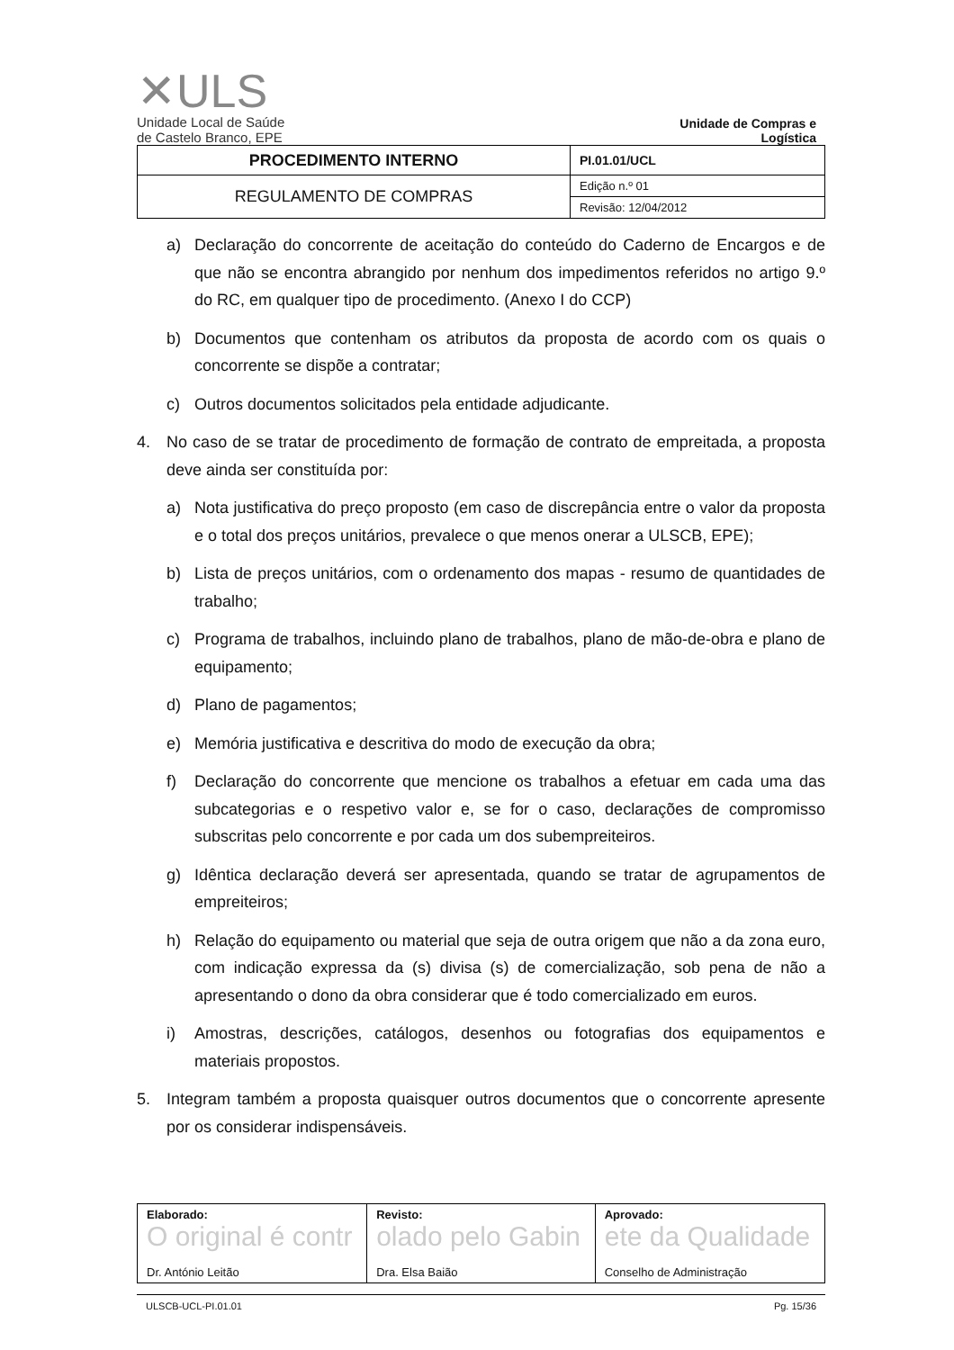✕ULS
Unidade Local de Saúde
de Castelo Branco, EPE
Unidade de Compras e Logística
| PROCEDIMENTO INTERNO | PI.01.01/UCL |
| REGULAMENTO DE COMPRAS | Edição n.º 01 |
| | Revisão: 12/04/2012 |
a) Declaração do concorrente de aceitação do conteúdo do Caderno de Encargos e de que não se encontra abrangido por nenhum dos impedimentos referidos no artigo 9.º do RC, em qualquer tipo de procedimento. (Anexo I do CCP)
b) Documentos que contenham os atributos da proposta de acordo com os quais o concorrente se dispõe a contratar;
c) Outros documentos solicitados pela entidade adjudicante.
4. No caso de se tratar de procedimento de formação de contrato de empreitada, a proposta deve ainda ser constituída por:
a) Nota justificativa do preço proposto (em caso de discrepância entre o valor da proposta e o total dos preços unitários, prevalece o que menos onerar a ULSCB, EPE);
b) Lista de preços unitários, com o ordenamento dos mapas - resumo de quantidades de trabalho;
c) Programa de trabalhos, incluindo plano de trabalhos, plano de mão-de-obra e plano de equipamento;
d) Plano de pagamentos;
e) Memória justificativa e descritiva do modo de execução da obra;
f) Declaração do concorrente que mencione os trabalhos a efetuar em cada uma das subcategorias e o respetivo valor e, se for o caso, declarações de compromisso subscritas pelo concorrente e por cada um dos subempreiteiros.
g) Idêntica declaração deverá ser apresentada, quando se tratar de agrupamentos de empreiteiros;
h) Relação do equipamento ou material que seja de outra origem que não a da zona euro, com indicação expressa da (s) divisa (s) de comercialização, sob pena de não a apresentando o dono da obra considerar que é todo comercializado em euros.
i) Amostras, descrições, catálogos, desenhos ou fotografias dos equipamentos e materiais propostos.
5. Integram também a proposta quaisquer outros documentos que o concorrente apresente por os considerar indispensáveis.
| Elaborado: O original é contr Dr. António Leitão | Revisto: olado pelo Gabin Dra. Elsa Baião | Aprovado: ete da Qualidade Conselho de Administração |
ULSCB-UCL-PI.01.01 Pg. 15/36